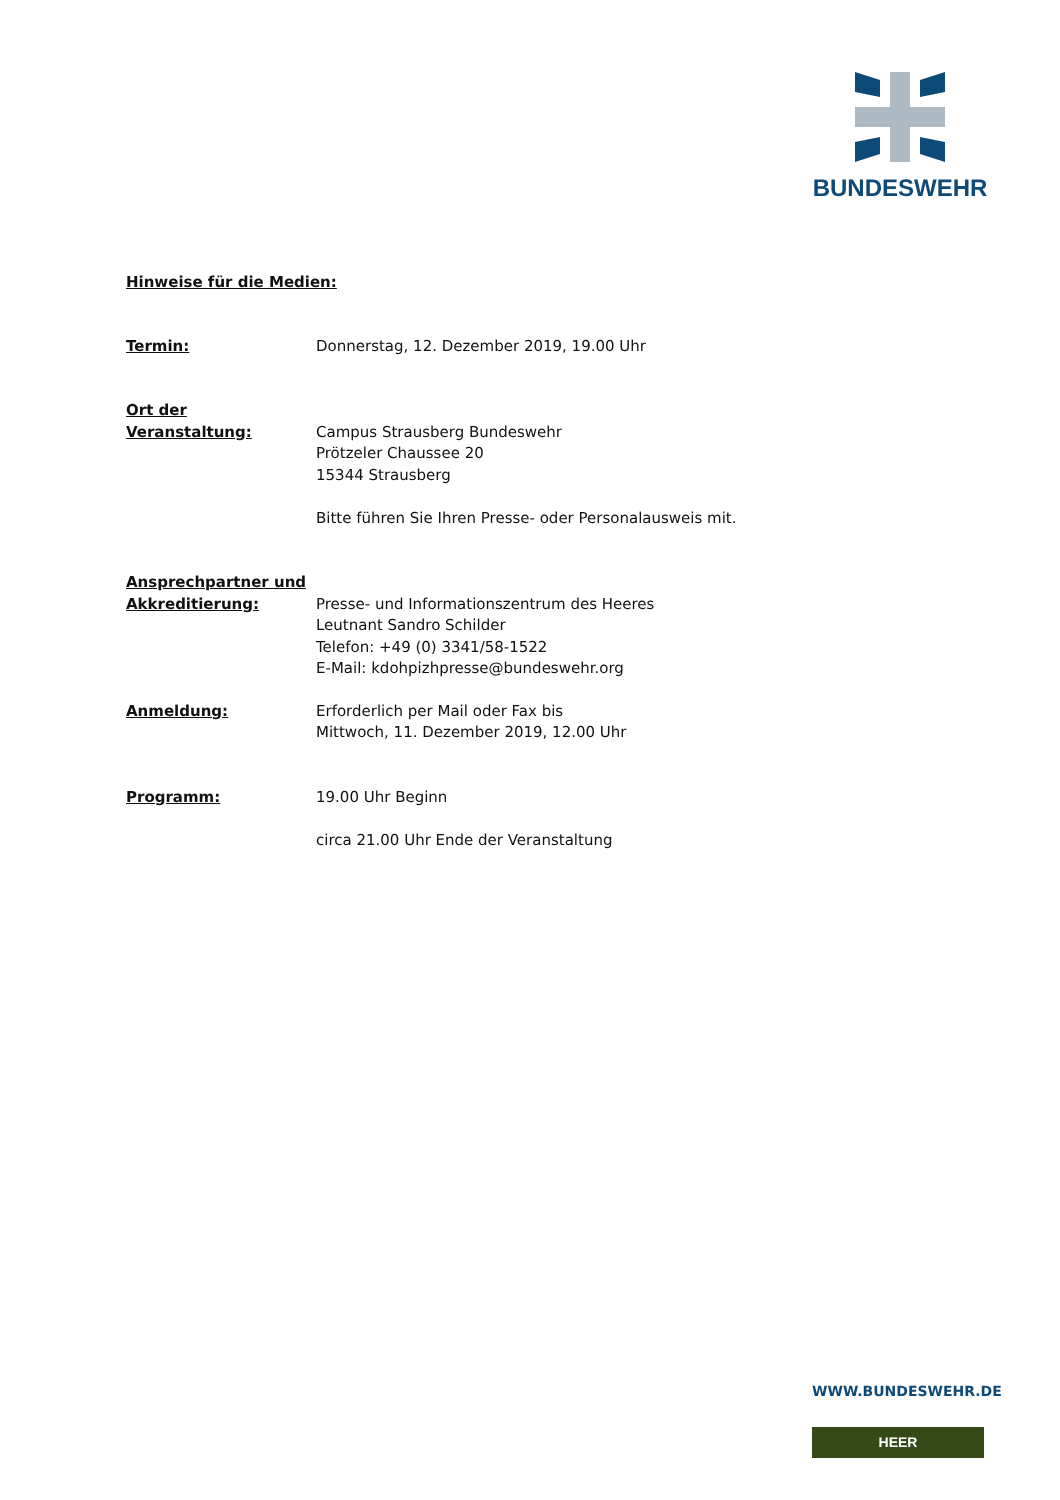BUNDESWEHR
Hinweise für die Medien:
Termin: Donnerstag, 12. Dezember 2019, 19.00 Uhr
Ort der
Veranstaltung:
Campus Strausberg Bundeswehr
Prötzeler Chaussee 20
15344 Strausberg
Bitte führen Sie Ihren Presse- oder Personalausweis mit.
Ansprechpartner und
Akkreditierung:
Presse- und Informationszentrum des Heeres
Leutnant Sandro Schilder
Telefon: +49 (0) 3341/58-1522
E-Mail: kdohpizhpresse@bundeswehr.org
Anmeldung: Erforderlich per Mail oder Fax bis
Mittwoch, 11. Dezember 2019, 12.00 Uhr
Programm: 19.00 Uhr Beginn
circa 21.00 Uhr Ende der Veranstaltung
WWW.BUNDESWEHR.DE
HEER